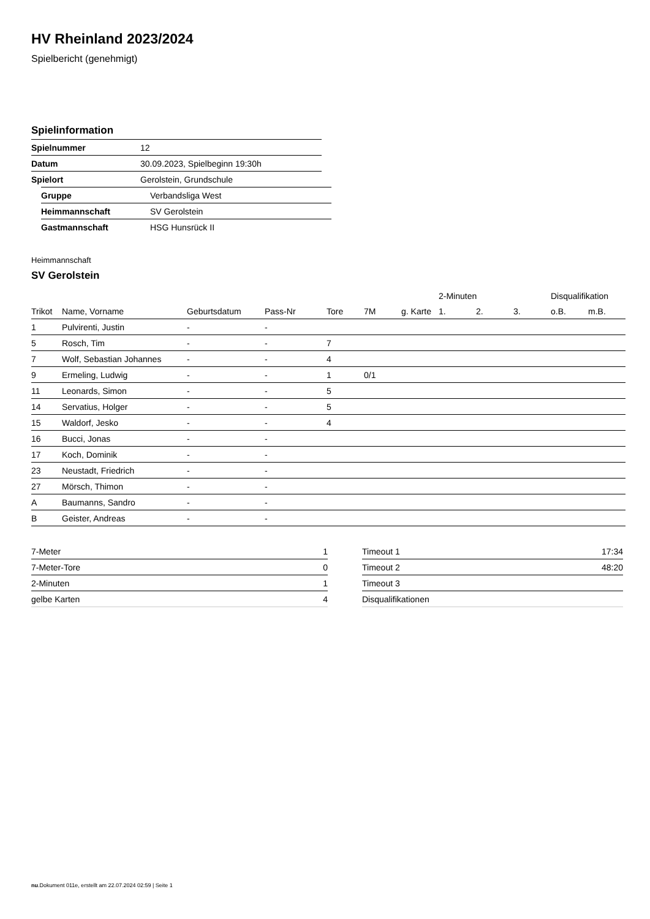HV Rheinland 2023/2024
Spielbericht (genehmigt)
Spielinformation
| Spielnummer | 12 |
| Datum | 30.09.2023, Spielbeginn 19:30h |
| Spielort | Gerolstein, Grundschule |
| Gruppe | Verbandsliga West |
| Heimmannschaft | SV Gerolstein |
| Gastmannschaft | HSG Hunsrück II |
Heimmannschaft
SV Gerolstein
| | | | | | | | 2-Minuten | | | Disqualifikation | |
| --- | --- | --- | --- | --- | --- | --- | --- | --- | --- | --- | --- |
| Trikot | Name, Vorname | Geburtsdatum | Pass-Nr | Tore | 7M | g. Karte | 1. | 2. | 3. | o.B. | m.B. |
| 1 | Pulvirenti, Justin | - | - | | | | | | | | |
| 5 | Rosch, Tim | - | - | 7 | | | | | | | |
| 7 | Wolf, Sebastian Johannes | - | - | 4 | | | | | | | |
| 9 | Ermeling, Ludwig | - | - | 1 | 0/1 | | | | | | |
| 11 | Leonards, Simon | - | - | 5 | | | | | | | |
| 14 | Servatius, Holger | - | - | 5 | | | | | | | |
| 15 | Waldorf, Jesko | - | - | 4 | | | | | | | |
| 16 | Bucci, Jonas | - | - | | | | | | | | |
| 17 | Koch, Dominik | - | - | | | | | | | | |
| 23 | Neustadt, Friedrich | - | - | | | | | | | | |
| 27 | Mörsch, Thimon | - | - | | | | | | | | |
| A | Baumanns, Sandro | - | - | | | | | | | | |
| B | Geister, Andreas | - | - | | | | | | | | |
| 7-Meter | 1 |
| 7-Meter-Tore | 0 |
| 2-Minuten | 1 |
| gelbe Karten | 4 |
| Timeout 1 | 17:34 |
| Timeout 2 | 48:20 |
| Timeout 3 | |
| Disqualifikationen | |
nu.Dokument 011e, erstellt am 22.07.2024 02:59 | Seite 1